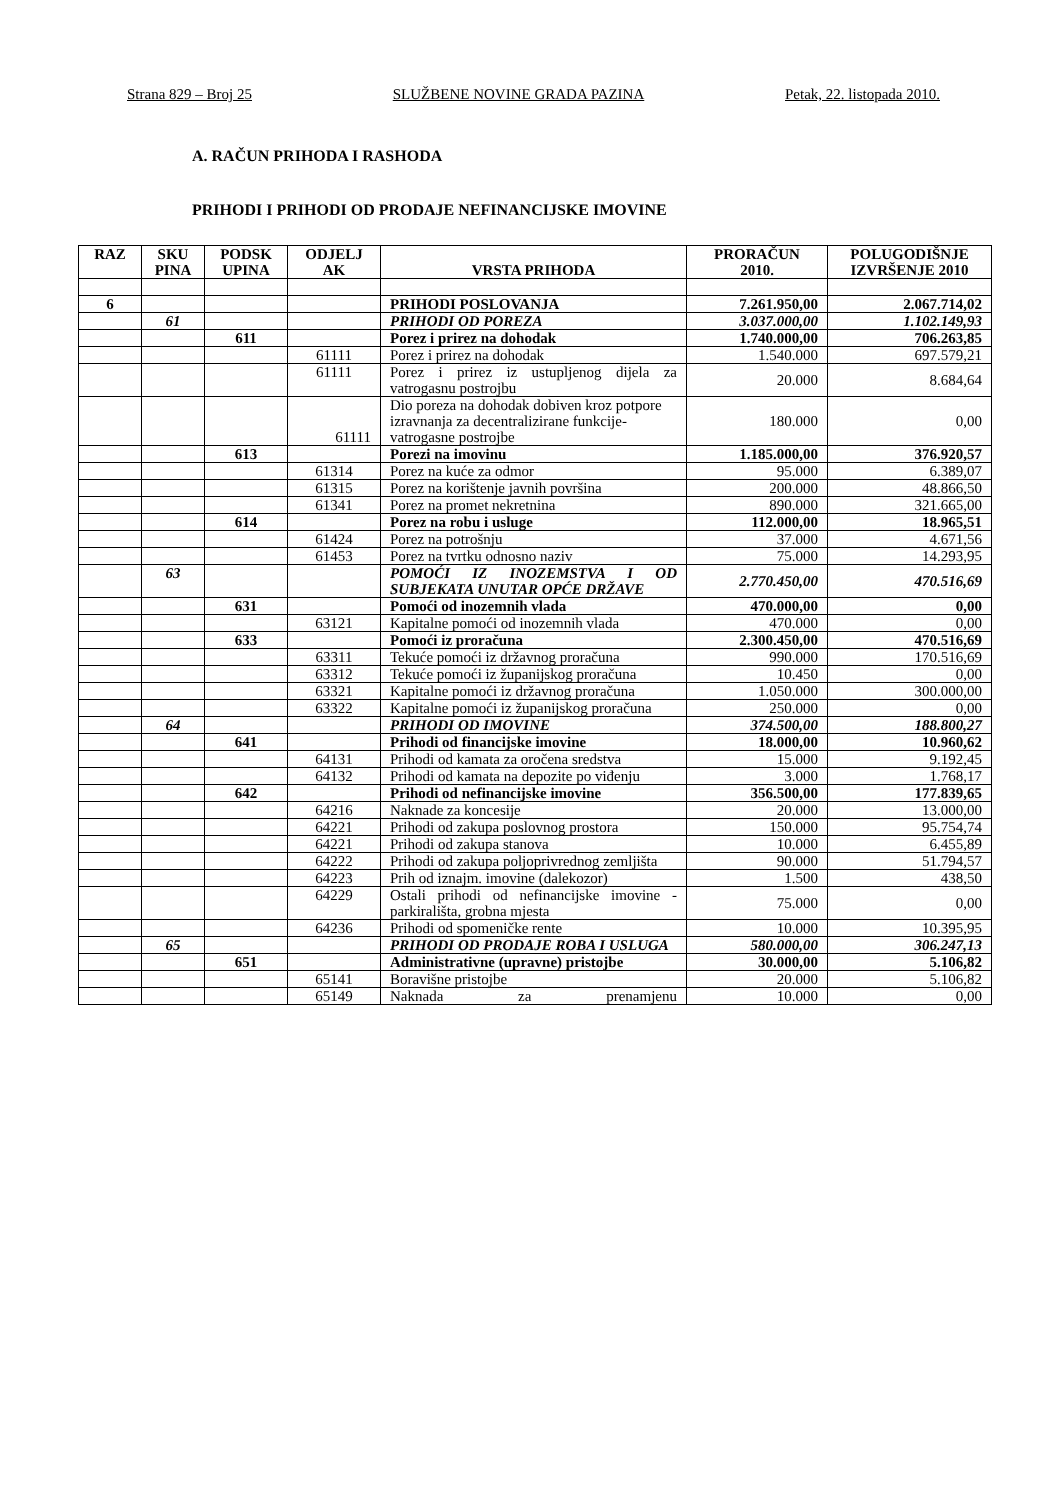Strana 829 – Broj 25 SLUŽBENE NOVINE GRADA PAZINA Petak, 22. listopada 2010.
A. RAČUN PRIHODA I RASHODA
PRIHODI I PRIHODI OD PRODAJE NEFINANCIJSKE IMOVINE
| RAZ | SKU PINA | PODSK UPINA | ODJELJ AK | VRSTA PRIHODA | PRORAČUN 2010. | POLUGODIŠNJE IZVRŠENJE 2010 |
| --- | --- | --- | --- | --- | --- | --- |
| 6 | | | | PRIHODI POSLOVANJA | 7.261.950,00 | 2.067.714,02 |
| | 61 | | | PRIHODI OD POREZA | 3.037.000,00 | 1.102.149,93 |
| | | 611 | | Porez i prirez na dohodak | 1.740.000,00 | 706.263,85 |
| | | | 61111 | Porez i prirez na dohodak | 1.540.000 | 697.579,21 |
| | | | 61111 | Porez i prirez iz ustupljenog dijela za vatrogasnu postrojbu | 20.000 | 8.684,64 |
| | | | 61111 | Dio poreza na dohodak dobiven kroz potpore izravnanja za decentralizirane funkcije- vatrogasne postrojbe | 180.000 | 0,00 |
| | | 613 | | Porezi na imovinu | 1.185.000,00 | 376.920,57 |
| | | | 61314 | Porez na kuće za odmor | 95.000 | 6.389,07 |
| | | | 61315 | Porez na korištenje javnih površina | 200.000 | 48.866,50 |
| | | | 61341 | Porez na promet nekretnina | 890.000 | 321.665,00 |
| | | 614 | | Porez na robu i usluge | 112.000,00 | 18.965,51 |
| | | | 61424 | Porez na potrošnju | 37.000 | 4.671,56 |
| | | | 61453 | Porez na tvrtku odnosno naziv | 75.000 | 14.293,95 |
| | 63 | | | POMOĆI IZ INOZEMSTVA I OD SUBJEKATA UNUTAR OPĆE DRŽAVE | 2.770.450,00 | 470.516,69 |
| | | 631 | | Pomoći od inozemnih vlada | 470.000,00 | 0,00 |
| | | | 63121 | Kapitalne pomoći od inozemnih vlada | 470.000 | 0,00 |
| | | 633 | | Pomoći iz proračuna | 2.300.450,00 | 470.516,69 |
| | | | 63311 | Tekuće pomoći iz državnog proračuna | 990.000 | 170.516,69 |
| | | | 63312 | Tekuće pomoći iz županijskog proračuna | 10.450 | 0,00 |
| | | | 63321 | Kapitalne pomoći iz državnog proračuna | 1.050.000 | 300.000,00 |
| | | | 63322 | Kapitalne pomoći iz županijskog proračuna | 250.000 | 0,00 |
| | 64 | | | PRIHODI OD IMOVINE | 374.500,00 | 188.800,27 |
| | | 641 | | Prihodi od financijske imovine | 18.000,00 | 10.960,62 |
| | | | 64131 | Prihodi od kamata za oročena sredstva | 15.000 | 9.192,45 |
| | | | 64132 | Prihodi od kamata na depozite po viđenju | 3.000 | 1.768,17 |
| | | 642 | | Prihodi od nefinancijske imovine | 356.500,00 | 177.839,65 |
| | | | 64216 | Naknade za koncesije | 20.000 | 13.000,00 |
| | | | 64221 | Prihodi od zakupa poslovnog prostora | 150.000 | 95.754,74 |
| | | | 64221 | Prihodi od zakupa stanova | 10.000 | 6.455,89 |
| | | | 64222 | Prihodi od zakupa poljoprivrednog zemljišta | 90.000 | 51.794,57 |
| | | | 64223 | Prih od iznajm. imovine (dalekozor) | 1.500 | 438,50 |
| | | | 64229 | Ostali prihodi od nefinancijske imovine - parkirališta, grobna mjesta | 75.000 | 0,00 |
| | | | 64236 | Prihodi od spomeničke rente | 10.000 | 10.395,95 |
| | 65 | | | PRIHODI OD PRODAJE ROBA I USLUGA | 580.000,00 | 306.247,13 |
| | | 651 | | Administrativne (upravne) pristojbe | 30.000,00 | 5.106,82 |
| | | | 65141 | Boravišne pristojbe | 20.000 | 5.106,82 |
| | | | 65149 | Naknada za prenamjenu | 10.000 | 0,00 |